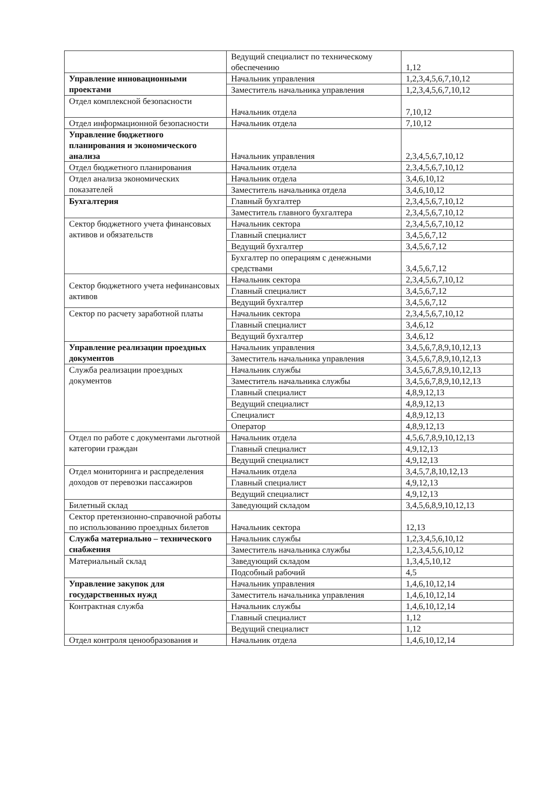| | Ведущий специалист по техническому обеспечению | 1,12 |
| Управление инновационными проектами | Начальник управления | 1,2,3,4,5,6,7,10,12 |
| | Заместитель начальника управления | 1,2,3,4,5,6,7,10,12 |
| Отдел комплексной безопасности | Начальник отдела | 7,10,12 |
| Отдел информационной безопасности | Начальник отдела | 7,10,12 |
| Управление бюджетного планирования и экономического анализа | Начальник управления | 2,3,4,5,6,7,10,12 |
| Отдел бюджетного планирования | Начальник отдела | 2,3,4,5,6,7,10,12 |
| Отдел анализа экономических показателей | Начальник отдела | 3,4,6,10,12 |
| | Заместитель начальника отдела | 3,4,6,10,12 |
| Бухгалтерия | Главный бухгалтер | 2,3,4,5,6,7,10,12 |
| | Заместитель главного бухгалтера | 2,3,4,5,6,7,10,12 |
| Сектор бюджетного учета финансовых активов и обязательств | Начальник сектора | 2,3,4,5,6,7,10,12 |
| | Главный специалист | 3,4,5,6,7,12 |
| | Ведущий бухгалтер | 3,4,5,6,7,12 |
| | Бухгалтер по операциям с денежными средствами | 3,4,5,6,7,12 |
| Сектор бюджетного учета нефинансовых активов | Начальник сектора | 2,3,4,5,6,7,10,12 |
| | Главный специалист | 3,4,5,6,7,12 |
| | Ведущий бухгалтер | 3,4,5,6,7,12 |
| Сектор по расчету заработной платы | Начальник сектора | 2,3,4,5,6,7,10,12 |
| | Главный специалист | 3,4,6,12 |
| | Ведущий бухгалтер | 3,4,6,12 |
| Управление реализации проездных документов | Начальник управления | 3,4,5,6,7,8,9,10,12,13 |
| | Заместитель начальника управления | 3,4,5,6,7,8,9,10,12,13 |
| Служба реализации проездных документов | Начальник службы | 3,4,5,6,7,8,9,10,12,13 |
| | Заместитель начальника службы | 3,4,5,6,7,8,9,10,12,13 |
| | Главный специалист | 4,8,9,12,13 |
| | Ведущий специалист | 4,8,9,12,13 |
| | Специалист | 4,8,9,12,13 |
| | Оператор | 4,8,9,12,13 |
| Отдел по работе с документами льготной категории граждан | Начальник отдела | 4,5,6,7,8,9,10,12,13 |
| | Главный специалист | 4,9,12,13 |
| | Ведущий специалист | 4,9,12,13 |
| Отдел мониторинга и распределения доходов от перевозки пассажиров | Начальник отдела | 3,4,5,7,8,10,12,13 |
| | Главный специалист | 4,9,12,13 |
| | Ведущий специалист | 4,9,12,13 |
| Билетный склад | Заведующий складом | 3,4,5,6,8,9,10,12,13 |
| Сектор претензионно-справочной работы по использованию проездных билетов | Начальник сектора | 12,13 |
| Служба материально – технического снабжения | Начальник службы | 1,2,3,4,5,6,10,12 |
| | Заместитель начальника службы | 1,2,3,4,5,6,10,12 |
| Материальный склад | Заведующий складом | 1,3,4,5,10,12 |
| | Подсобный рабочий | 4,5 |
| Управление закупок для государственных нужд | Начальник управления | 1,4,6,10,12,14 |
| | Заместитель начальника управления | 1,4,6,10,12,14 |
| Контрактная служба | Начальник службы | 1,4,6,10,12,14 |
| | Главный специалист | 1,12 |
| | Ведущий специалист | 1,12 |
| Отдел контроля ценообразования и | Начальник отдела | 1,4,6,10,12,14 |